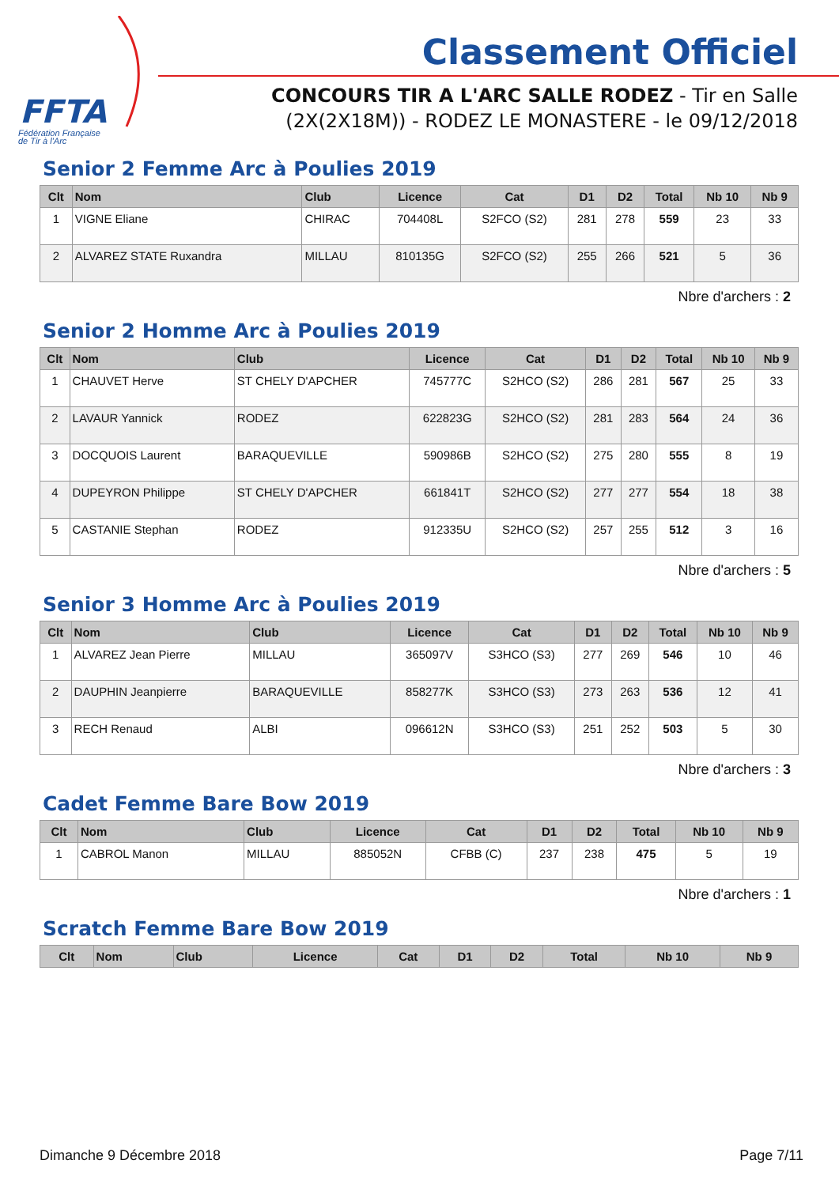FFTA
Fédération Française
de Tir à l'Arc
Classement Officiel
CONCOURS TIR A L'ARC SALLE RODEZ - Tir en Salle
(2X(2X18M)) - RODEZ LE MONASTERE - le 09/12/2018
Senior 2 Femme Arc à Poulies 2019
| Clt | Nom | Club | Licence | Cat | D1 | D2 | Total | Nb 10 | Nb 9 |
| --- | --- | --- | --- | --- | --- | --- | --- | --- | --- |
| 1 | VIGNE Eliane | CHIRAC | 704408L | S2FCO (S2) | 281 | 278 | 559 | 23 | 33 |
| 2 | ALVAREZ STATE Ruxandra | MILLAU | 810135G | S2FCO (S2) | 255 | 266 | 521 | 5 | 36 |
Nbre d'archers : 2
Senior 2 Homme Arc à Poulies 2019
| Clt | Nom | Club | Licence | Cat | D1 | D2 | Total | Nb 10 | Nb 9 |
| --- | --- | --- | --- | --- | --- | --- | --- | --- | --- |
| 1 | CHAUVET Herve | ST CHELY D'APCHER | 745777C | S2HCO (S2) | 286 | 281 | 567 | 25 | 33 |
| 2 | LAVAUR Yannick | RODEZ | 622823G | S2HCO (S2) | 281 | 283 | 564 | 24 | 36 |
| 3 | DOCQUOIS Laurent | BARAQUEVILLE | 590986B | S2HCO (S2) | 275 | 280 | 555 | 8 | 19 |
| 4 | DUPEYRON Philippe | ST CHELY D'APCHER | 661841T | S2HCO (S2) | 277 | 277 | 554 | 18 | 38 |
| 5 | CASTANIE Stephan | RODEZ | 912335U | S2HCO (S2) | 257 | 255 | 512 | 3 | 16 |
Nbre d'archers : 5
Senior 3 Homme Arc à Poulies 2019
| Clt | Nom | Club | Licence | Cat | D1 | D2 | Total | Nb 10 | Nb 9 |
| --- | --- | --- | --- | --- | --- | --- | --- | --- | --- |
| 1 | ALVAREZ Jean Pierre | MILLAU | 365097V | S3HCO (S3) | 277 | 269 | 546 | 10 | 46 |
| 2 | DAUPHIN Jeanpierre | BARAQUEVILLE | 858277K | S3HCO (S3) | 273 | 263 | 536 | 12 | 41 |
| 3 | RECH Renaud | ALBI | 096612N | S3HCO (S3) | 251 | 252 | 503 | 5 | 30 |
Nbre d'archers : 3
Cadet Femme Bare Bow 2019
| Clt | Nom | Club | Licence | Cat | D1 | D2 | Total | Nb 10 | Nb 9 |
| --- | --- | --- | --- | --- | --- | --- | --- | --- | --- |
| 1 | CABROL Manon | MILLAU | 885052N | CFBB (C) | 237 | 238 | 475 | 5 | 19 |
Nbre d'archers : 1
Scratch Femme Bare Bow 2019
| Clt | Nom | Club | Licence | Cat | D1 | D2 | Total | Nb 10 | Nb 9 |
| --- | --- | --- | --- | --- | --- | --- | --- | --- | --- |
Dimanche 9 Décembre 2018 Page 7/11